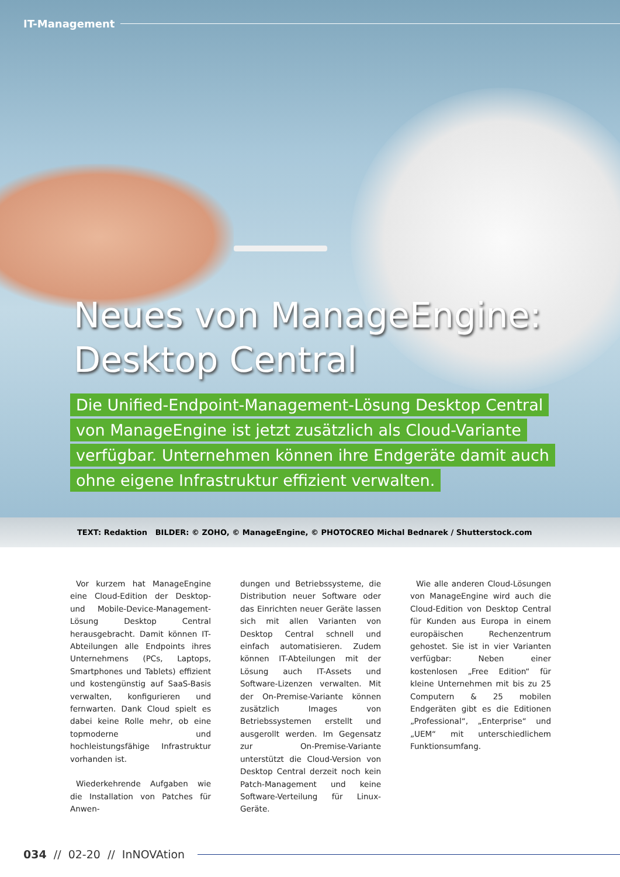IT-Management
Neues von ManageEngine:
Desktop Central
Die Unified-Endpoint-Management-Lösung Desktop Central
von ManageEngine ist jetzt zusätzlich als Cloud-Variante
verfügbar. Unternehmen können ihre Endgeräte damit auch
ohne eigene Infrastruktur effizient verwalten.
TEXT: Redaktion BILDER: © ZOHO, © ManageEngine, © PHOTOCREO Michal Bednarek / Shutterstock.com
Vor kurzem hat ManageEngine eine Cloud-Edition der Desktop- und Mobile-Device-Management-Lösung Desktop Central herausgebracht. Damit können IT-Abteilungen alle Endpoints ihres Unternehmens (PCs, Laptops, Smartphones und Tablets) effizient und kostengünstig auf SaaS-Basis verwalten, konfigurieren und fernwarten. Dank Cloud spielt es dabei keine Rolle mehr, ob eine topmoderne und hochleistungsfähige Infrastruktur vorhanden ist.
Wiederkehrende Aufgaben wie die Installation von Patches für Anwen-
dungen und Betriebssysteme, die Distribution neuer Software oder das Einrichten neuer Geräte lassen sich mit allen Varianten von Desktop Central schnell und einfach automatisieren. Zudem können IT-Abteilungen mit der Lösung auch IT-Assets und Software-Lizenzen verwalten. Mit der On-Premise-Variante können zusätzlich Images von Betriebssystemen erstellt und ausgerollt werden. Im Gegensatz zur On-Premise-Variante unterstützt die Cloud-Version von Desktop Central derzeit noch kein Patch-Management und keine Software-Verteilung für Linux-Geräte.
Wie alle anderen Cloud-Lösungen von ManageEngine wird auch die Cloud-Edition von Desktop Central für Kunden aus Europa in einem europäischen Rechenzentrum gehostet. Sie ist in vier Varianten verfügbar: Neben einer kostenlosen „Free Edition“ für kleine Unternehmen mit bis zu 25 Computern & 25 mobilen Endgeräten gibt es die Editionen „Professional“, „Enterprise“ und „UEM“ mit unterschiedlichem Funktionsumfang.
034 // 02-20 // InNOVAtion